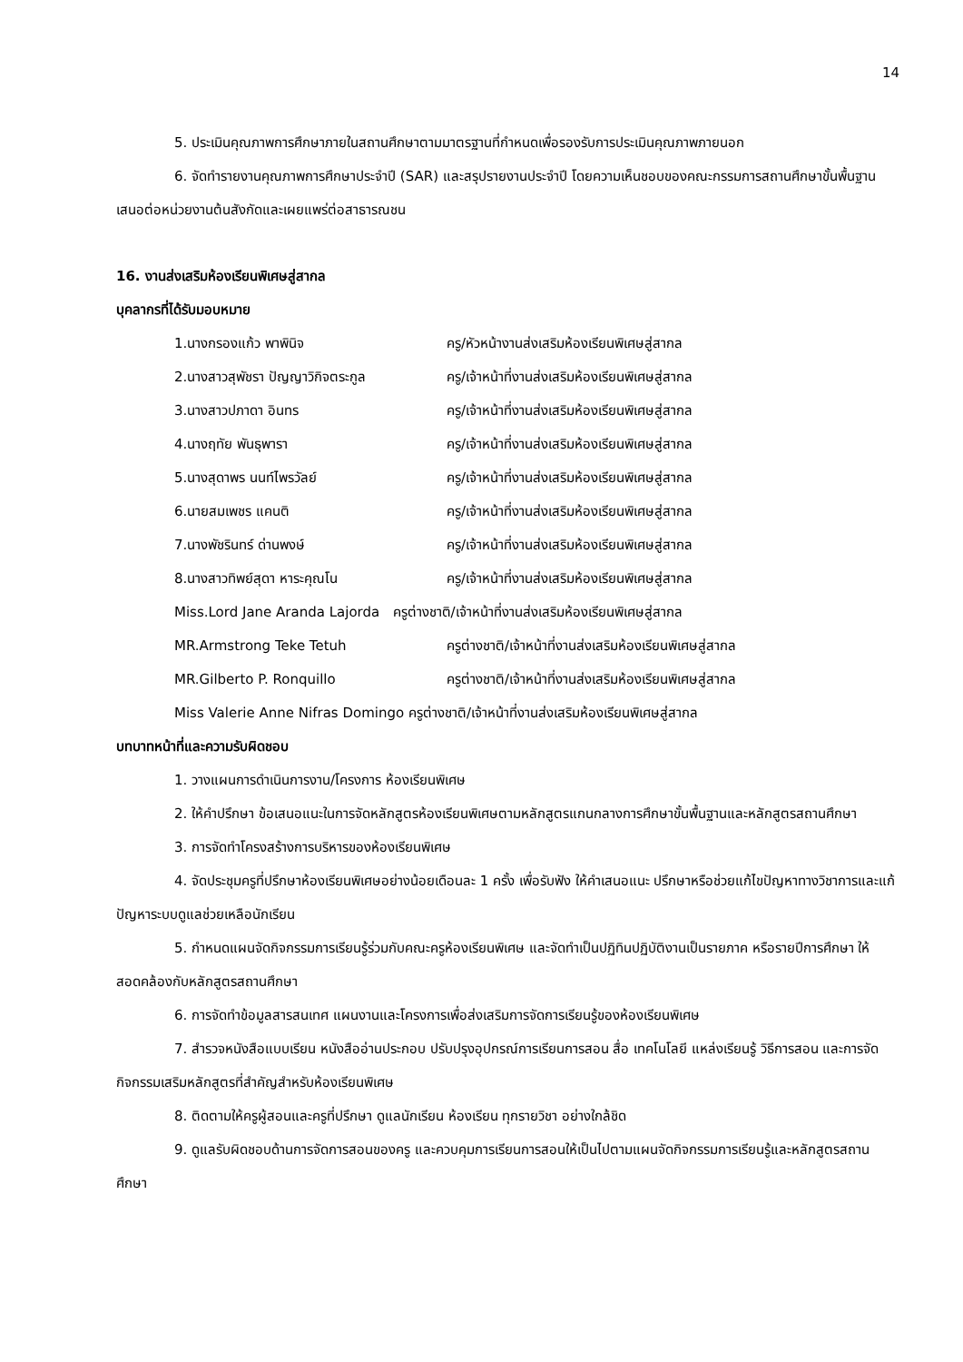14
5. ประเมินคุณภาพการศึกษาภายในสถานศึกษาตามมาตรฐานที่กำหนดเพื่อรองรับการประเมินคุณภาพภายนอก
6. จัดทำรายงานคุณภาพการศึกษาประจำปี (SAR) และสรุปรายงานประจำปี โดยความเห็นชอบของคณะกรรมการสถานศึกษาขั้นพื้นฐานเสนอต่อหน่วยงานต้นสังกัดและเผยแพร่ต่อสาธารณชน
16. งานส่งเสริมห้องเรียนพิเศษสู่สากล
บุคลากรที่ได้รับมอบหมาย
| 1.นางกรองแก้ว พาพินิจ | ครู/หัวหน้างานส่งเสริมห้องเรียนพิเศษสู่สากล |
| 2.นางสาวสุพัชรา ปัญญาวิกิจตระกูล | ครู/เจ้าหน้าที่งานส่งเสริมห้องเรียนพิเศษสู่สากล |
| 3.นางสาวปภาดา อินทร | ครู/เจ้าหน้าที่งานส่งเสริมห้องเรียนพิเศษสู่สากล |
| 4.นางฤทัย พันธุพารา | ครู/เจ้าหน้าที่งานส่งเสริมห้องเรียนพิเศษสู่สากล |
| 5.นางสุดาพร นนท์ไพรวัลย์ | ครู/เจ้าหน้าที่งานส่งเสริมห้องเรียนพิเศษสู่สากล |
| 6.นายสมเพชร แคนติ | ครู/เจ้าหน้าที่งานส่งเสริมห้องเรียนพิเศษสู่สากล |
| 7.นางพัชรินทร์ ด่านพงษ์ | ครู/เจ้าหน้าที่งานส่งเสริมห้องเรียนพิเศษสู่สากล |
| 8.นางสาวทิพย์สุดา หาระคุณโน | ครู/เจ้าหน้าที่งานส่งเสริมห้องเรียนพิเศษสู่สากล |
| Miss.Lord Jane Aranda Lajorda ครูต่างชาติ/เจ้าหน้าที่งานส่งเสริมห้องเรียนพิเศษสู่สากล | |
| MR.Armstrong Teke Tetuh | ครูต่างชาติ/เจ้าหน้าที่งานส่งเสริมห้องเรียนพิเศษสู่สากล |
| MR.Gilberto P. Ronquillo | ครูต่างชาติ/เจ้าหน้าที่งานส่งเสริมห้องเรียนพิเศษสู่สากล |
| Miss Valerie Anne Nifras Domingo ครูต่างชาติ/เจ้าหน้าที่งานส่งเสริมห้องเรียนพิเศษสู่สากล | |
บทบาทหน้าที่และความรับผิดชอบ
1. วางแผนการดำเนินการงาน/โครงการ ห้องเรียนพิเศษ
2. ให้คำปรึกษา ข้อเสนอแนะในการจัดหลักสูตรห้องเรียนพิเศษตามหลักสูตรแกนกลางการศึกษาขั้นพื้นฐานและหลักสูตรสถานศึกษา
3. การจัดทำโครงสร้างการบริหารของห้องเรียนพิเศษ
4. จัดประชุมครูที่ปรึกษาห้องเรียนพิเศษอย่างน้อยเดือนละ 1 ครั้ง เพื่อรับฟัง ให้คำเสนอแนะ ปรึกษาหรือช่วยแก้ไขปัญหาทางวิชาการและแก้ปัญหาระบบดูแลช่วยเหลือนักเรียน
5. กำหนดแผนจัดกิจกรรมการเรียนรู้ร่วมกับคณะครูห้องเรียนพิเศษ และจัดทำเป็นปฏิทินปฏิบัติงานเป็นรายภาค หรือรายปีการศึกษา ให้สอดคล้องกับหลักสูตรสถานศึกษา
6. การจัดทำข้อมูลสารสนเทศ แผนงานและโครงการเพื่อส่งเสริมการจัดการเรียนรู้ของห้องเรียนพิเศษ
7. สำรวจหนังสือแบบเรียน หนังสืออ่านประกอบ ปรับปรุงอุปกรณ์การเรียนการสอน สื่อ เทคโนโลยี แหล่งเรียนรู้ วิธีการสอน และการจัดกิจกรรมเสริมหลักสูตรที่สำคัญสำหรับห้องเรียนพิเศษ
8. ติดตามให้ครูผู้สอนและครูที่ปรึกษา ดูแลนักเรียน ห้องเรียน ทุกรายวิชา อย่างใกล้ชิด
9. ดูแลรับผิดชอบด้านการจัดการสอนของครู และควบคุมการเรียนการสอนให้เป็นไปตามแผนจัดกิจกรรมการเรียนรู้และหลักสูตรสถานศึกษา